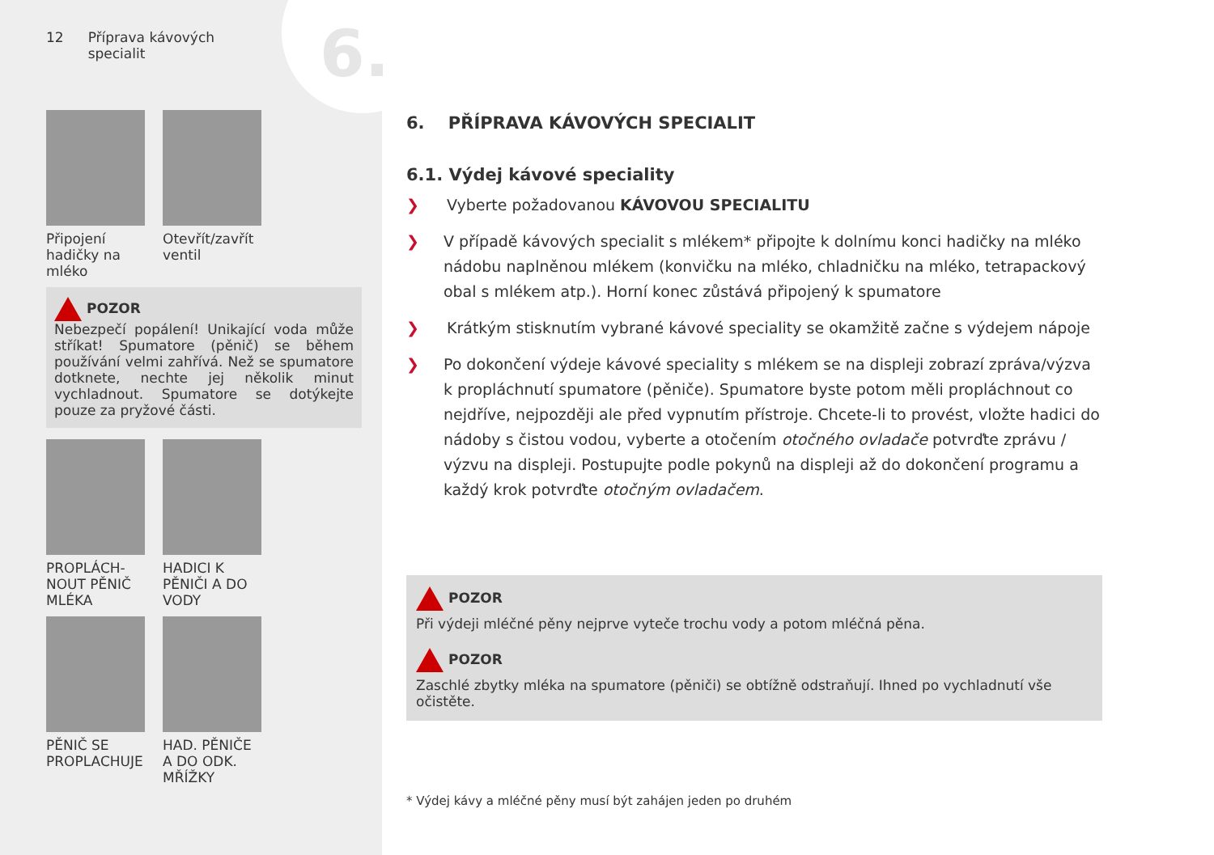6.
12 Příprava kávových
specialit
Připojení hadičky na mléko
Otevřít/zavřít ventil
POZOR
Nebezpečí popálení! Unikající voda může stříkat! Spumatore (pěnič) se během používání velmi zahřívá. Než se spumatore dotknete, nechte jej několik minut vychladnout. Spumatore se dotýkejte pouze za pryžové části.
PROPLÁCH-NOUT PĚNIČ MLÉKA
HADICI K PĚNIČI A DO VODY
PĚNIČ SE PROPLACHUJE
HAD. PĚNIČE A DO ODK. MŘÍŽKY
6. PŘÍPRAVA KÁVOVÝCH SPECIALIT
6.1. Výdej kávové speciality
❯ Vyberte požadovanou KÁVOVOU SPECIALITU
❯ V případě kávových specialit s mlékem* připojte k dolnímu konci hadičky na mléko nádobu naplněnou mlékem (konvičku na mléko, chladničku na mléko, tetrapackový obal s mlékem atp.). Horní konec zůstává připojený k spumatore
❯ Krátkým stisknutím vybrané kávové speciality se okamžitě začne s výdejem nápoje
❯ Po dokončení výdeje kávové speciality s mlékem se na displeji zobrazí zpráva/výzva k propláchnutí spumatore (pěniče). Spumatore byste potom měli propláchnout co nejdříve, nejpozději ale před vypnutím přístroje. Chcete-li to provést, vložte hadici do nádoby s čistou vodou, vyberte a otočením otočného ovladače potvrďte zprávu / výzvu na displeji. Postupujte podle pokynů na displeji až do dokončení programu a každý krok potvrďte otočným ovladačem.
POZOR
Při výdeji mléčné pěny nejprve vyteče trochu vody a potom mléčná pěna.
POZOR
Zaschlé zbytky mléka na spumatore (pěniči) se obtížně odstraňují. Ihned po vychladnutí vše očistěte.
* Výdej kávy a mléčné pěny musí být zahájen jeden po druhém